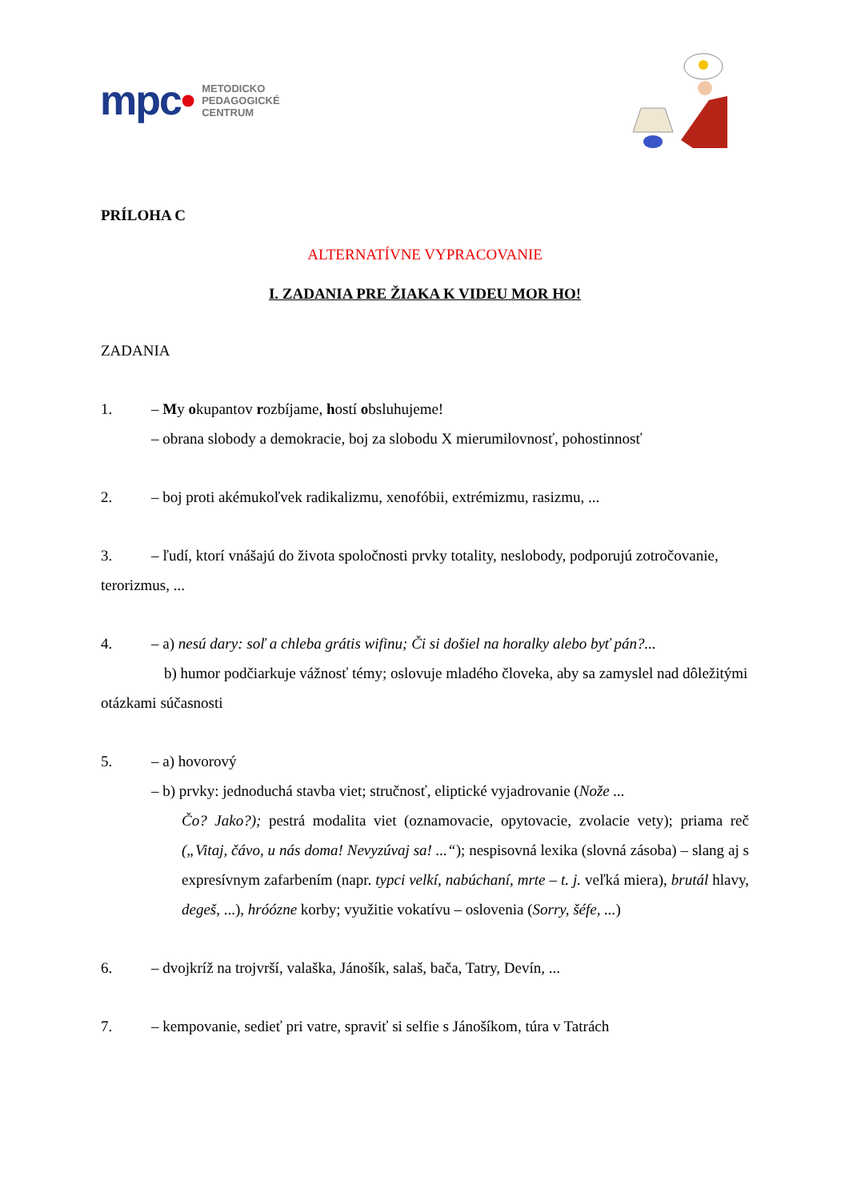mpc•
METODICKO
PEDAGOGICKÉ
CENTRUM
PRÍLOHA C
ALTERNATÍVNE VYPRACOVANIE
I. ZADANIA PRE ŽIAKA K VIDEU MOR HO!
ZADANIA
1. – My okupantov rozbíjame, hostí obsluhujeme!
– obrana slobody a demokracie, boj za slobodu X mierumilovnosť, pohostinnosť
2. – boj proti akémukoľvek radikalizmu, xenofóbii, extrémizmu, rasizmu, ...
3. – ľudí, ktorí vnášajú do života spoločnosti prvky totality, neslobody, podporujú zotročovanie, terorizmus, ...
4. – a) nesú dary: soľ a chleba grátis wifinu; Či si došiel na horalky alebo byť pán?...
b) humor podčiarkuje vážnosť témy; oslovuje mladého človeka, aby sa zamyslel nad dôležitými otázkami súčasnosti
5. – a) hovorový
– b) prvky: jednoduchá stavba viet; stručnosť, eliptické vyjadrovanie (Nože ...
Čo? Jako?); pestrá modalita viet (oznamovacie, opytovacie, zvolacie vety); priama reč („Vitaj, čávo, u nás doma! Nevyzúvaj sa! ...“); nespisovná lexika (slovná zásoba) – slang aj s expresívnym zafarbením (napr. typci velkí, nabúchaní, mrte – t. j. veľká miera), brutál hlavy, degeš, ...), hróózne korby; využitie vokatívu – oslovenia (Sorry, šéfe, ...)
6. – dvojkríž na trojvrší, valaška, Jánošík, salaš, bača, Tatry, Devín, ...
7. – kempovanie, sedieť pri vatre, spraviť si selfie s Jánošíkom, túra v Tatrách